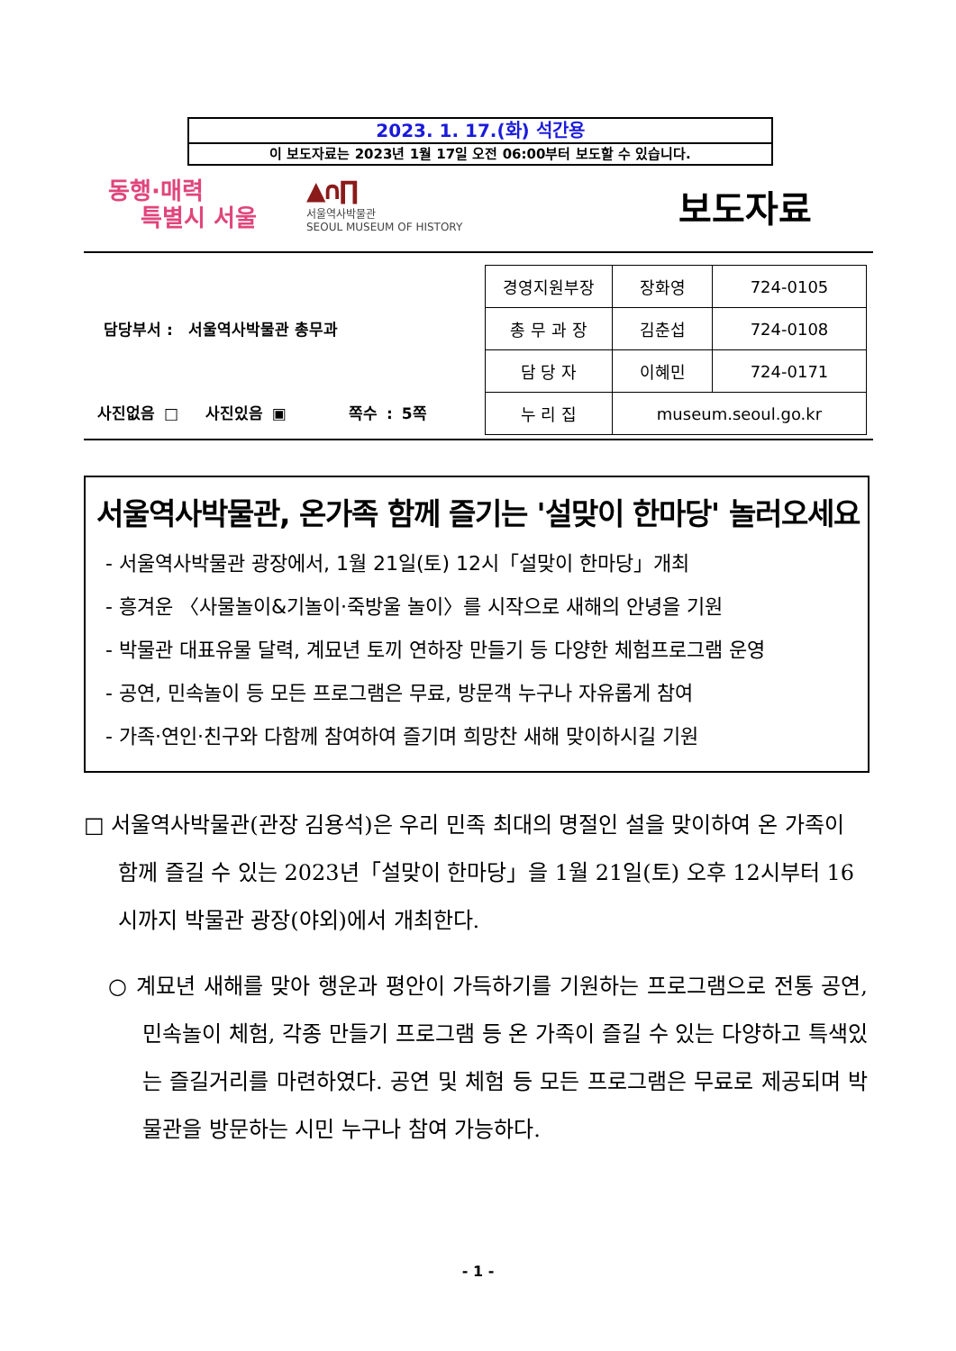2023. 1. 17.(화) 석간용
이 보도자료는 2023년 1월 17일 오전 06:00부터 보도할 수 있습니다.
동행·매력
특별시 서울
▲∩∏
서울역사박물관
SEOUL MUSEUM OF HISTORY
보도자료
담당부서 : 서울역사박물관 총무과
사진없음 □ 사진있음 ▣ 쪽수 : 5쪽
| 경영지원부장 | 장화영 | 724-0105 |
| 총 무 과 장 | 김춘섭 | 724-0108 |
| 담 당 자 | 이혜민 | 724-0171 |
| 누 리 집 | museum.seoul.go.kr | |
서울역사박물관, 온가족 함께 즐기는 '설맞이 한마당' 놀러오세요
- 서울역사박물관 광장에서, 1월 21일(토) 12시「설맞이 한마당」개최
- 흥겨운 〈사물놀이&기놀이·죽방울 놀이〉를 시작으로 새해의 안녕을 기원
- 박물관 대표유물 달력, 계묘년 토끼 연하장 만들기 등 다양한 체험프로그램 운영
- 공연, 민속놀이 등 모든 프로그램은 무료, 방문객 누구나 자유롭게 참여
- 가족·연인·친구와 다함께 참여하여 즐기며 희망찬 새해 맞이하시길 기원
□ 서울역사박물관(관장 김용석)은 우리 민족 최대의 명절인 설을 맞이하여 온 가족이 함께 즐길 수 있는 2023년「설맞이 한마당」을 1월 21일(토) 오후 12시부터 16시까지 박물관 광장(야외)에서 개최한다.
○ 계묘년 새해를 맞아 행운과 평안이 가득하기를 기원하는 프로그램으로 전통 공연, 민속놀이 체험, 각종 만들기 프로그램 등 온 가족이 즐길 수 있는 다양하고 특색있는 즐길거리를 마련하였다. 공연 및 체험 등 모든 프로그램은 무료로 제공되며 박물관을 방문하는 시민 누구나 참여 가능하다.
- 1 -